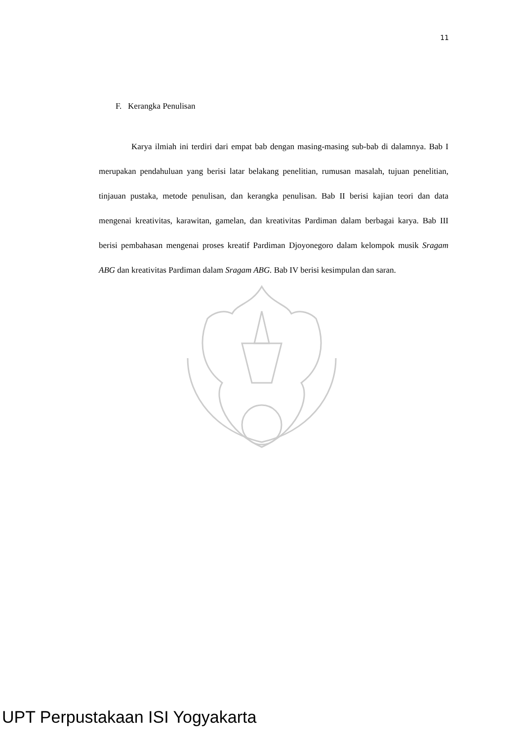11
F. Kerangka Penulisan
Karya ilmiah ini terdiri dari empat bab dengan masing-masing sub-bab di dalamnya. Bab I merupakan pendahuluan yang berisi latar belakang penelitian, rumusan masalah, tujuan penelitian, tinjauan pustaka, metode penulisan, dan kerangka penulisan. Bab II berisi kajian teori dan data mengenai kreativitas, karawitan, gamelan, dan kreativitas Pardiman dalam berbagai karya. Bab III berisi pembahasan mengenai proses kreatif Pardiman Djoyonegoro dalam kelompok musik Sragam ABG dan kreativitas Pardiman dalam Sragam ABG. Bab IV berisi kesimpulan dan saran.
UPT Perpustakaan ISI Yogyakarta